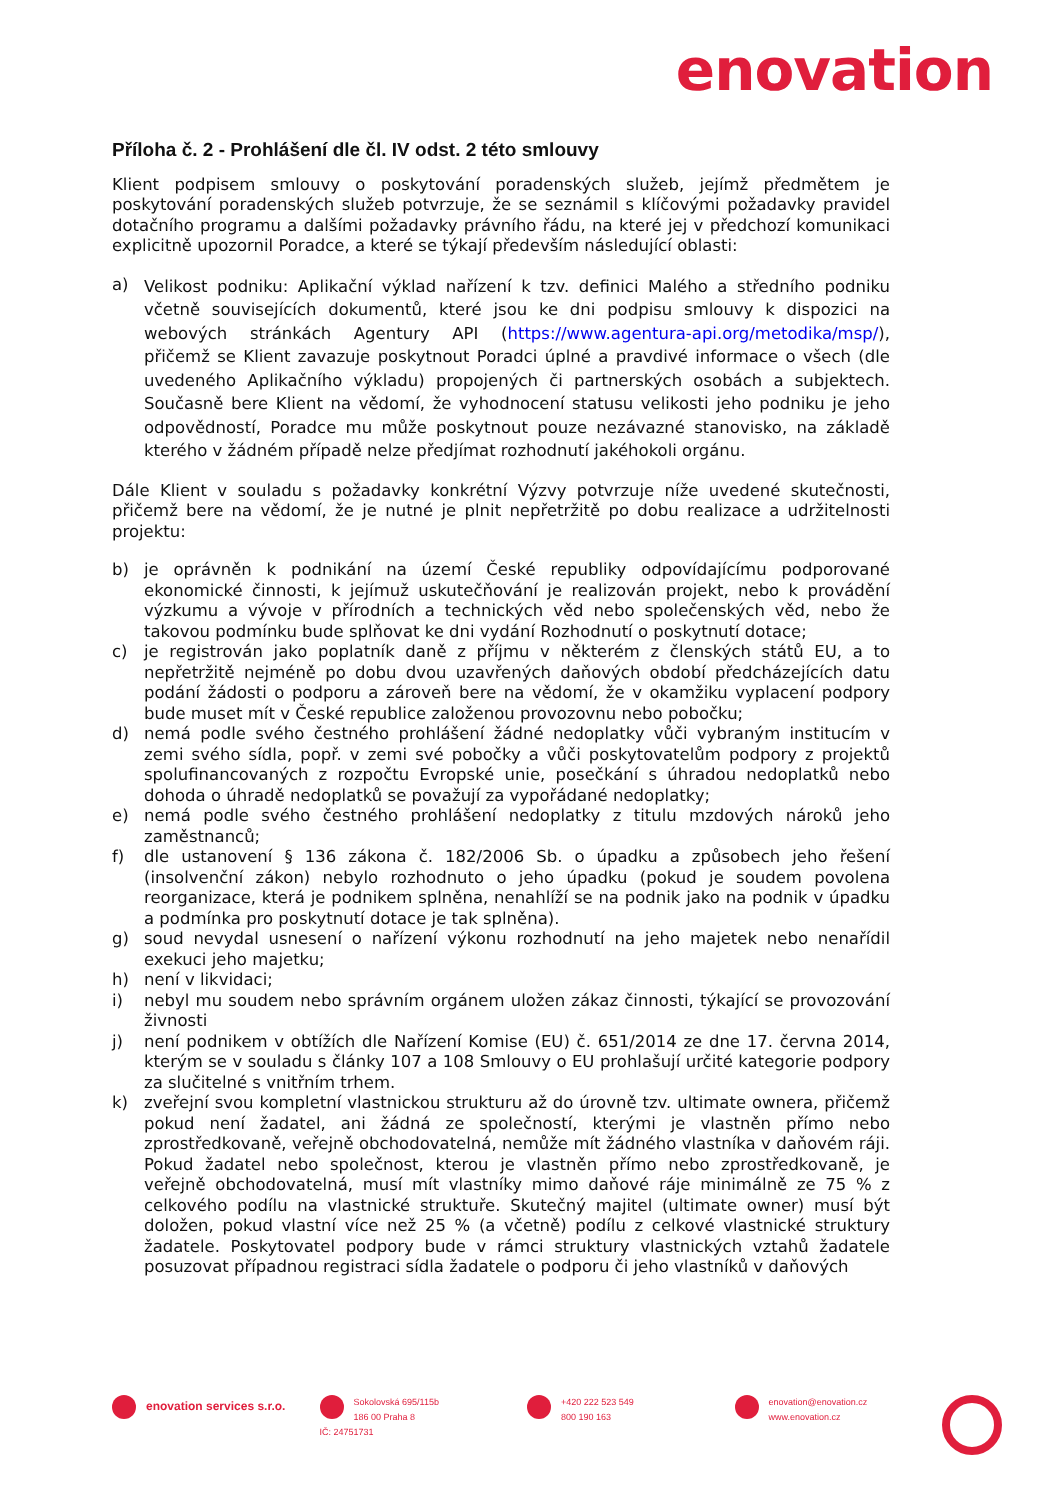enovation
Příloha č. 2 - Prohlášení dle čl. IV odst. 2 této smlouvy
Klient podpisem smlouvy o poskytování poradenských služeb, jejímž předmětem je poskytování poradenských služeb potvrzuje, že se seznámil s klíčovými požadavky pravidel dotačního programu a dalšími požadavky právního řádu, na které jej v předchozí komunikaci explicitně upozornil Poradce, a které se týkají především následující oblasti:
a) Velikost podniku: Aplikační výklad nařízení k tzv. definici Malého a středního podniku včetně souvisejících dokumentů, které jsou ke dni podpisu smlouvy k dispozici na webových stránkách Agentury API (https://www.agentura-api.org/metodika/msp/), přičemž se Klient zavazuje poskytnout Poradci úplné a pravdivé informace o všech (dle uvedeného Aplikačního výkladu) propojených či partnerských osobách a subjektech. Současně bere Klient na vědomí, že vyhodnocení statusu velikosti jeho podniku je jeho odpovědností, Poradce mu může poskytnout pouze nezávazné stanovisko, na základě kterého v žádném případě nelze předjímat rozhodnutí jakéhokoli orgánu.
Dále Klient v souladu s požadavky konkrétní Výzvy potvrzuje níže uvedené skutečnosti, přičemž bere na vědomí, že je nutné je plnit nepřetržitě po dobu realizace a udržitelnosti projektu:
b) je oprávněn k podnikání na území České republiky odpovídajícímu podporované ekonomické činnosti, k jejímuž uskutečňování je realizován projekt, nebo k provádění výzkumu a vývoje v přírodních a technických věd nebo společenských věd, nebo že takovou podmínku bude splňovat ke dni vydání Rozhodnutí o poskytnutí dotace;
c) je registrován jako poplatník daně z příjmu v některém z členských států EU, a to nepřetržitě nejméně po dobu dvou uzavřených daňových období předcházejících datu podání žádosti o podporu a zároveň bere na vědomí, že v okamžiku vyplacení podpory bude muset mít v České republice založenou provozovnu nebo pobočku;
d) nemá podle svého čestného prohlášení žádné nedoplatky vůči vybraným institucím v zemi svého sídla, popř. v zemi své pobočky a vůči poskytovatelům podpory z projektů spolufinancovaných z rozpočtu Evropské unie, posečkání s úhradou nedoplatků nebo dohoda o úhradě nedoplatků se považují za vypořádané nedoplatky;
e) nemá podle svého čestného prohlášení nedoplatky z titulu mzdových nároků jeho zaměstnanců;
f) dle ustanovení § 136 zákona č. 182/2006 Sb. o úpadku a způsobech jeho řešení (insolvenční zákon) nebylo rozhodnuto o jeho úpadku (pokud je soudem povolena reorganizace, která je podnikem splněna, nenahlíží se na podnik jako na podnik v úpadku a podmínka pro poskytnutí dotace je tak splněna).
g) soud nevydal usnesení o nařízení výkonu rozhodnutí na jeho majetek nebo nenařídil exekuci jeho majetku;
h) není v likvidaci;
i) nebyl mu soudem nebo správním orgánem uložen zákaz činnosti, týkající se provozování živnosti
j) není podnikem v obtížích dle Nařízení Komise (EU) č. 651/2014 ze dne 17. června 2014, kterým se v souladu s články 107 a 108 Smlouvy o EU prohlašují určité kategorie podpory za slučitelné s vnitřním trhem.
k) zveřejní svou kompletní vlastnickou strukturu až do úrovně tzv. ultimate ownera, přičemž pokud není žadatel, ani žádná ze společností, kterými je vlastněn přímo nebo zprostředkovaně, veřejně obchodovatelná, nemůže mít žádného vlastníka v daňovém ráji. Pokud žadatel nebo společnost, kterou je vlastněn přímo nebo zprostředkovaně, je veřejně obchodovatelná, musí mít vlastníky mimo daňové ráje minimálně ze 75 % z celkového podílu na vlastnické struktuře. Skutečný majitel (ultimate owner) musí být doložen, pokud vlastní více než 25 % (a včetně) podílu z celkové vlastnické struktury žadatele. Poskytovatel podpory bude v rámci struktury vlastnických vztahů žadatele posuzovat případnou registraci sídla žadatele o podporu či jeho vlastníků v daňových
enovation services s.r.o.
Sokolovská 695/115b
186 00 Praha 8
IČ: 24751731
+420 222 523 549
800 190 163
enovation@enovation.cz
www.enovation.cz